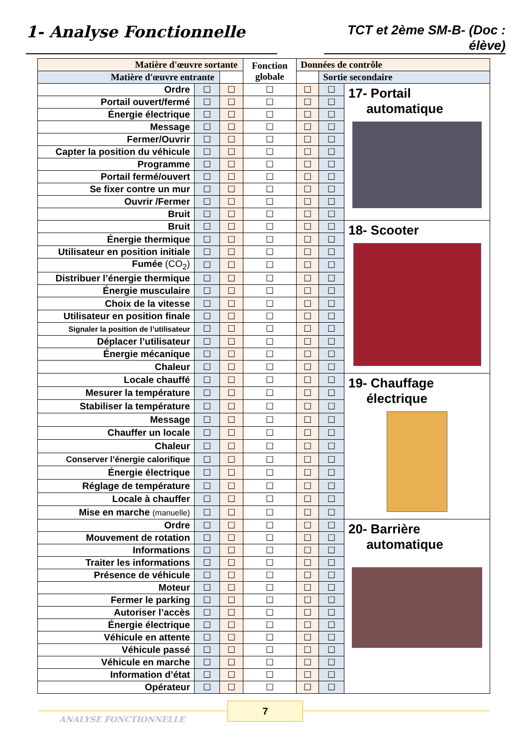1- Analyse Fonctionnelle
TCT et 2ème SM-B- (Doc : élève)
| Matière d'œuvre sortante | | | Fonction globale | Données de contrôle | | |
| --- | --- | --- | --- | --- | --- | --- |
| Matière d'œuvre entrante | | | | | Sortie secondaire | |
| Ordre | ☐ | ☐ | ☐ | ☐ | ☐ | 17- Portail automatique |
| Portail ouvert/fermé | ☐ | ☐ | ☐ | ☐ | ☐ | |
| Énergie électrique | ☐ | ☐ | ☐ | ☐ | ☐ | |
| Message | ☐ | ☐ | ☐ | ☐ | ☐ | |
| Fermer/Ouvrir | ☐ | ☐ | ☐ | ☐ | ☐ | |
| Capter la position du véhicule | ☐ | ☐ | ☐ | ☐ | ☐ | |
| Programme | ☐ | ☐ | ☐ | ☐ | ☐ | |
| Portail fermé/ouvert | ☐ | ☐ | ☐ | ☐ | ☐ | |
| Se fixer contre un mur | ☐ | ☐ | ☐ | ☐ | ☐ | |
| Ouvrir /Fermer | ☐ | ☐ | ☐ | ☐ | ☐ | |
| Bruit | ☐ | ☐ | ☐ | ☐ | ☐ | |
| Bruit | ☐ | ☐ | ☐ | ☐ | ☐ | 18- Scooter |
| Énergie thermique | ☐ | ☐ | ☐ | ☐ | ☐ | |
| Utilisateur en position initiale | ☐ | ☐ | ☐ | ☐ | ☐ | |
| Fumée (CO<sub>2</sub>) | ☐ | ☐ | ☐ | ☐ | ☐ | |
| Distribuer l’énergie thermique | ☐ | ☐ | ☐ | ☐ | ☐ | |
| Énergie musculaire | ☐ | ☐ | ☐ | ☐ | ☐ | |
| Choix de la vitesse | ☐ | ☐ | ☐ | ☐ | ☐ | |
| Utilisateur en position finale | ☐ | ☐ | ☐ | ☐ | ☐ | |
| Signaler la position de l’utilisateur | ☐ | ☐ | ☐ | ☐ | ☐ | |
| Déplacer l’utilisateur | ☐ | ☐ | ☐ | ☐ | ☐ | |
| Énergie mécanique | ☐ | ☐ | ☐ | ☐ | ☐ | |
| Chaleur | ☐ | ☐ | ☐ | ☐ | ☐ | |
| Locale chauffé | ☐ | ☐ | ☐ | ☐ | ☐ | 19- Chauffage électrique |
| Mesurer la température | ☐ | ☐ | ☐ | ☐ | ☐ | |
| Stabiliser la température | ☐ | ☐ | ☐ | ☐ | ☐ | |
| Message | ☐ | ☐ | ☐ | ☐ | ☐ | |
| Chauffer un locale | ☐ | ☐ | ☐ | ☐ | ☐ | |
| Chaleur | ☐ | ☐ | ☐ | ☐ | ☐ | |
| Conserver l’énergie calorifique | ☐ | ☐ | ☐ | ☐ | ☐ | |
| Énergie électrique | ☐ | ☐ | ☐ | ☐ | ☐ | |
| Réglage de température | ☐ | ☐ | ☐ | ☐ | ☐ | |
| Locale à chauffer | ☐ | ☐ | ☐ | ☐ | ☐ | |
| Mise en marche (manuelle) | ☐ | ☐ | ☐ | ☐ | ☐ | |
| Ordre | ☐ | ☐ | ☐ | ☐ | ☐ | 20- Barrière automatique |
| Mouvement de rotation | ☐ | ☐ | ☐ | ☐ | ☐ | |
| Informations | ☐ | ☐ | ☐ | ☐ | ☐ | |
| Traiter les informations | ☐ | ☐ | ☐ | ☐ | ☐ | |
| Présence de véhicule | ☐ | ☐ | ☐ | ☐ | ☐ | |
| Moteur | ☐ | ☐ | ☐ | ☐ | ☐ | |
| Fermer le parking | ☐ | ☐ | ☐ | ☐ | ☐ | |
| Autoriser l’accès | ☐ | ☐ | ☐ | ☐ | ☐ | |
| Énergie électrique | ☐ | ☐ | ☐ | ☐ | ☐ | |
| Véhicule en attente | ☐ | ☐ | ☐ | ☐ | ☐ | |
| Véhicule passé | ☐ | ☐ | ☐ | ☐ | ☐ | |
| Véhicule en marche | ☐ | ☐ | ☐ | ☐ | ☐ | |
| Information d’état | ☐ | ☐ | ☐ | ☐ | ☐ | |
| Opérateur | ☐ | ☐ | ☐ | ☐ | ☐ | |
7
ANALYSE FONCTIONNELLE